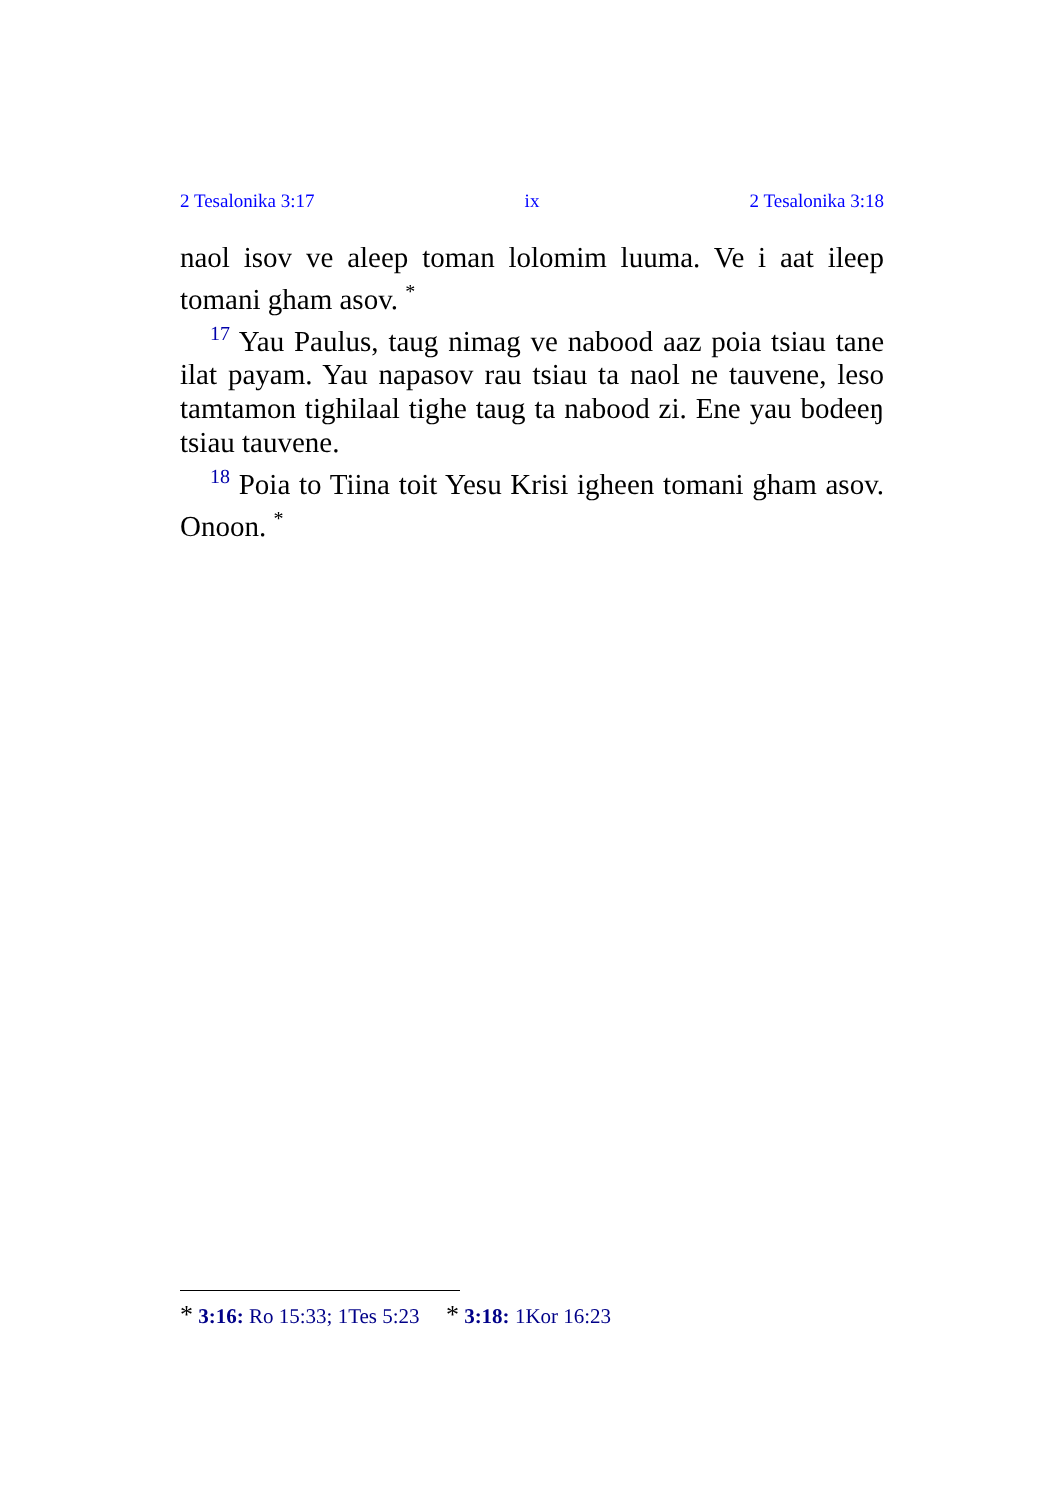2 Tesalonika 3:17 ix 2 Tesalonika 3:18
naol isov ve aleep toman lolomim luuma. Ve i aat ileep tomani gham asov. <sup>*</sup>
<sup>17</sup> Yau Paulus, taug nimag ve nabood aaz poia tsiau tane ilat payam. Yau napasov rau tsiau ta naol ne tauvene, leso tamtamon tighilaal tighe taug ta nabood zi. Ene yau bodeeŋ tsiau tauvene.
<sup>18</sup> Poia to Tiina toit Yesu Krisi igheen tomani gham asov. Onoon. <sup>*</sup>
* 3:16: Ro 15:33; 1Tes 5:23 * 3:18: 1Kor 16:23